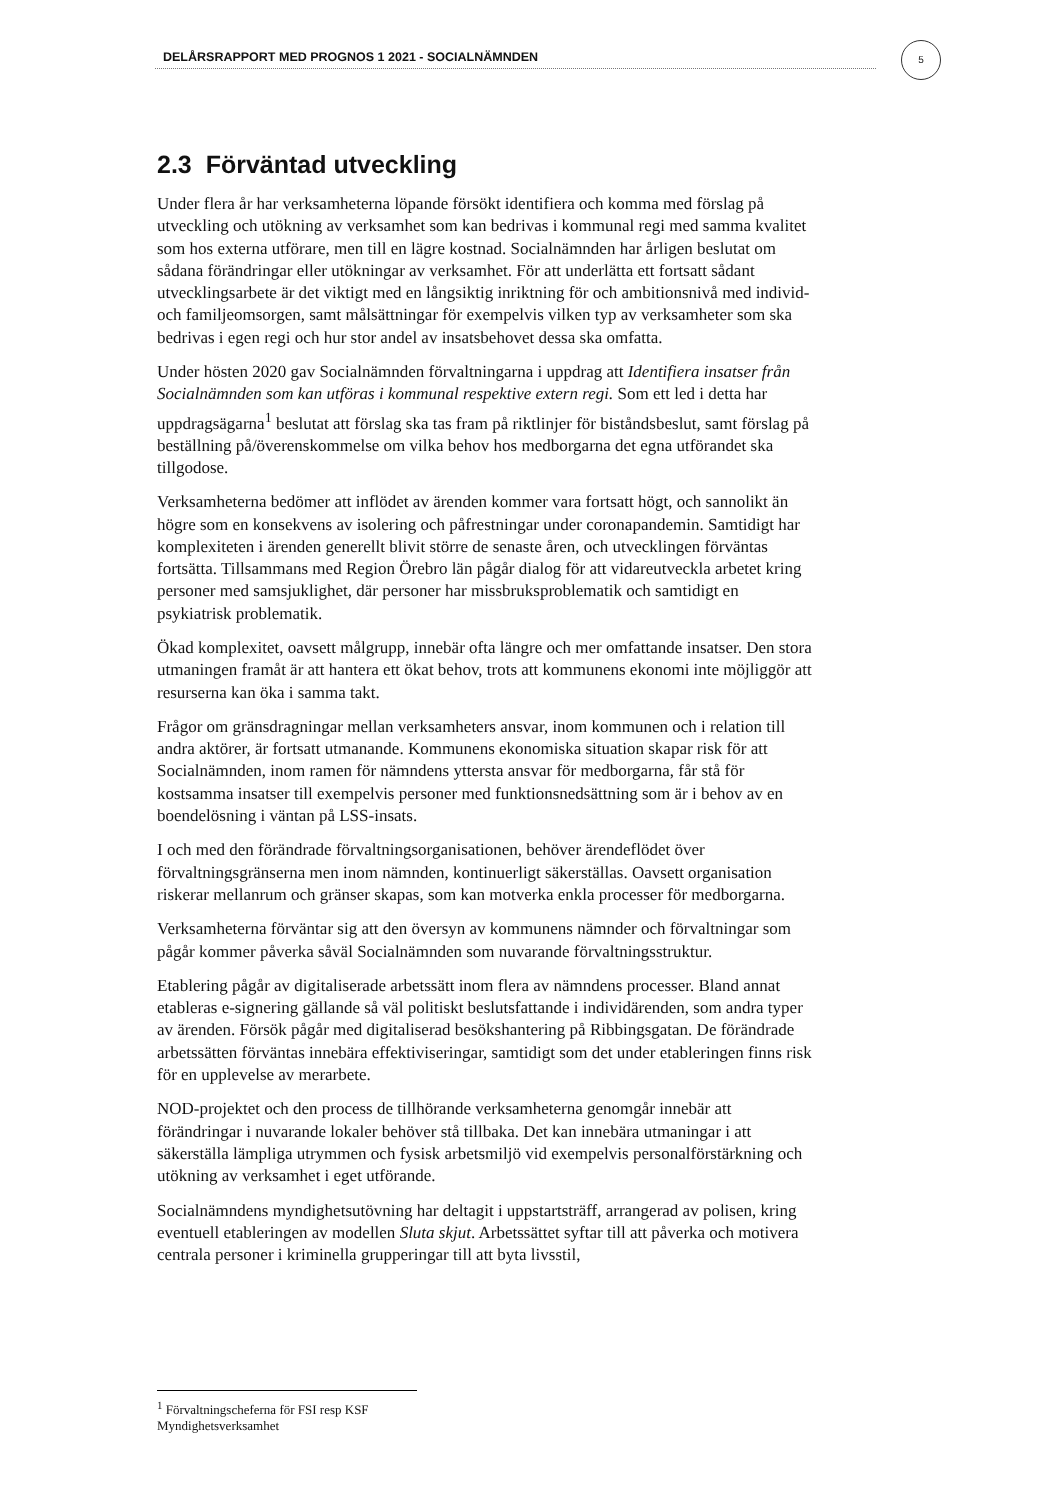DELÅRSRAPPORT MED PROGNOS 1 2021 - SOCIALNÄMNDEN
5
2.3 Förväntad utveckling
Under flera år har verksamheterna löpande försökt identifiera och komma med förslag på utveckling och utökning av verksamhet som kan bedrivas i kommunal regi med samma kvalitet som hos externa utförare, men till en lägre kostnad. Socialnämnden har årligen beslutat om sådana förändringar eller utökningar av verksamhet. För att underlätta ett fortsatt sådant utvecklingsarbete är det viktigt med en långsiktig inriktning för och ambitionsnivå med individ- och familjeomsorgen, samt målsättningar för exempelvis vilken typ av verksamheter som ska bedrivas i egen regi och hur stor andel av insatsbehovet dessa ska omfatta.
Under hösten 2020 gav Socialnämnden förvaltningarna i uppdrag att Identifiera insatser från Socialnämnden som kan utföras i kommunal respektive extern regi. Som ett led i detta har uppdragsägarna<sup>1</sup> beslutat att förslag ska tas fram på riktlinjer för biståndsbeslut, samt förslag på beställning på/överenskommelse om vilka behov hos medborgarna det egna utförandet ska tillgodose.
Verksamheterna bedömer att inflödet av ärenden kommer vara fortsatt högt, och sannolikt än högre som en konsekvens av isolering och påfrestningar under coronapandemin. Samtidigt har komplexiteten i ärenden generellt blivit större de senaste åren, och utvecklingen förväntas fortsätta. Tillsammans med Region Örebro län pågår dialog för att vidareutveckla arbetet kring personer med samsjuklighet, där personer har missbruksproblematik och samtidigt en psykiatrisk problematik.
Ökad komplexitet, oavsett målgrupp, innebär ofta längre och mer omfattande insatser. Den stora utmaningen framåt är att hantera ett ökat behov, trots att kommunens ekonomi inte möjliggör att resurserna kan öka i samma takt.
Frågor om gränsdragningar mellan verksamheters ansvar, inom kommunen och i relation till andra aktörer, är fortsatt utmanande. Kommunens ekonomiska situation skapar risk för att Socialnämnden, inom ramen för nämndens yttersta ansvar för medborgarna, får stå för kostsamma insatser till exempelvis personer med funktionsnedsättning som är i behov av en boendelösning i väntan på LSS-insats.
I och med den förändrade förvaltningsorganisationen, behöver ärendeflödet över förvaltningsgränserna men inom nämnden, kontinuerligt säkerställas. Oavsett organisation riskerar mellanrum och gränser skapas, som kan motverka enkla processer för medborgarna.
Verksamheterna förväntar sig att den översyn av kommunens nämnder och förvaltningar som pågår kommer påverka såväl Socialnämnden som nuvarande förvaltningsstruktur.
Etablering pågår av digitaliserade arbetssätt inom flera av nämndens processer. Bland annat etableras e-signering gällande så väl politiskt beslutsfattande i individärenden, som andra typer av ärenden. Försök pågår med digitaliserad besökshantering på Ribbingsgatan. De förändrade arbetssätten förväntas innebära effektiviseringar, samtidigt som det under etableringen finns risk för en upplevelse av merarbete.
NOD-projektet och den process de tillhörande verksamheterna genomgår innebär att förändringar i nuvarande lokaler behöver stå tillbaka. Det kan innebära utmaningar i att säkerställa lämpliga utrymmen och fysisk arbetsmiljö vid exempelvis personalförstärkning och utökning av verksamhet i eget utförande.
Socialnämndens myndighetsutövning har deltagit i uppstartsträff, arrangerad av polisen, kring eventuell etableringen av modellen Sluta skjut. Arbetssättet syftar till att påverka och motivera centrala personer i kriminella grupperingar till att byta livsstil,
<sup>1</sup> Förvaltningscheferna för FSI resp KSF Myndighetsverksamhet